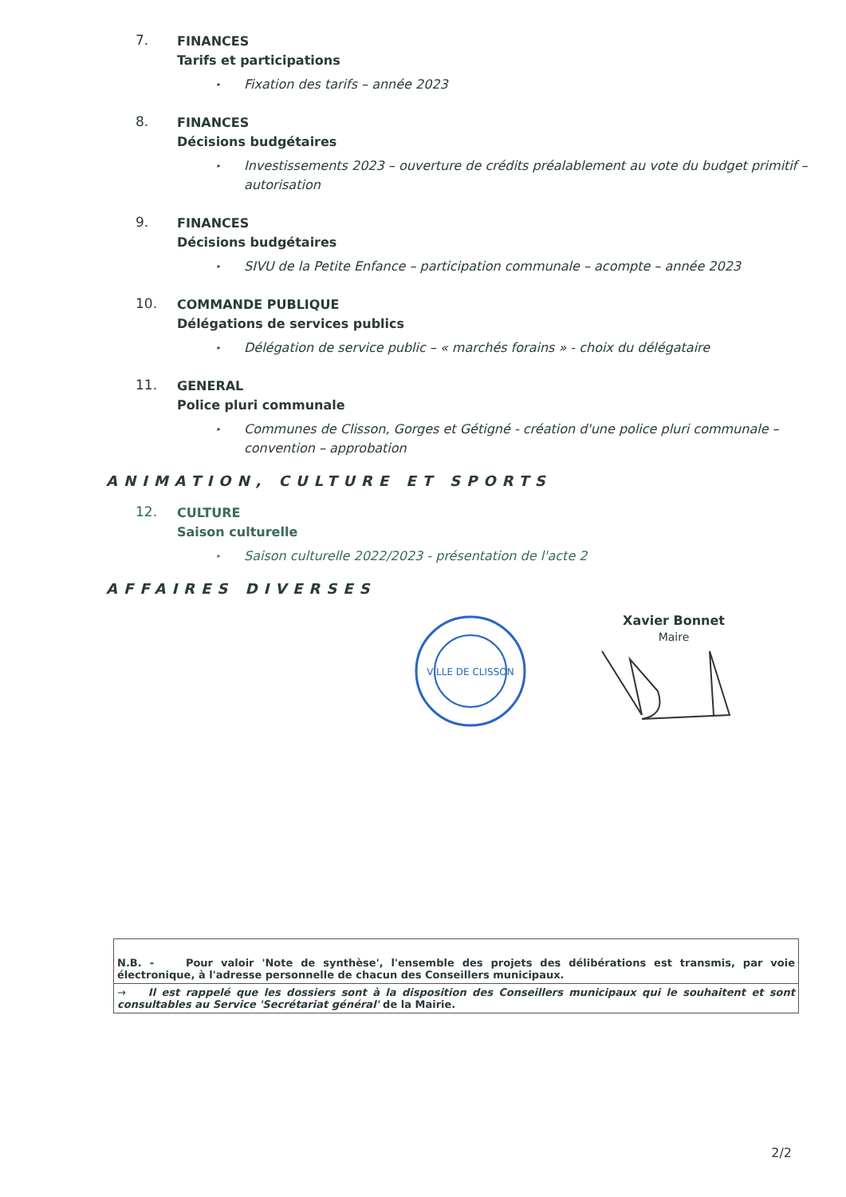7.
FINANCES
Tarifs et participations
▸ Fixation des tarifs – année 2023
8.
FINANCES
Décisions budgétaires
▸ Investissements 2023 – ouverture de crédits préalablement au vote du budget primitif – autorisation
9.
FINANCES
Décisions budgétaires
▸ SIVU de la Petite Enfance – participation communale – acompte – année 2023
10.
COMMANDE PUBLIQUE
Délégations de services publics
▸ Délégation de service public – « marchés forains » - choix du délégataire
11.
GENERAL
Police pluri communale
▸ Communes de Clisson, Gorges et Gétigné - création d'une police pluri communale – convention – approbation
ANIMATION, CULTURE ET SPORTS
12.
CULTURE
Saison culturelle
▸ Saison culturelle 2022/2023 - présentation de l'acte 2
AFFAIRES DIVERSES
VILLE DE CLISSON
Xavier Bonnet
Maire
| N.B. - Pour valoir 'Note de synthèse', l'ensemble des projets des délibérations est transmis, par voie électronique, à l'adresse personnelle de chacun des Conseillers municipaux. |
| → Il est rappelé que les dossiers sont à la disposition des Conseillers municipaux qui le souhaitent et sont consultables au Service 'Secrétariat général' de la Mairie. |
2/2